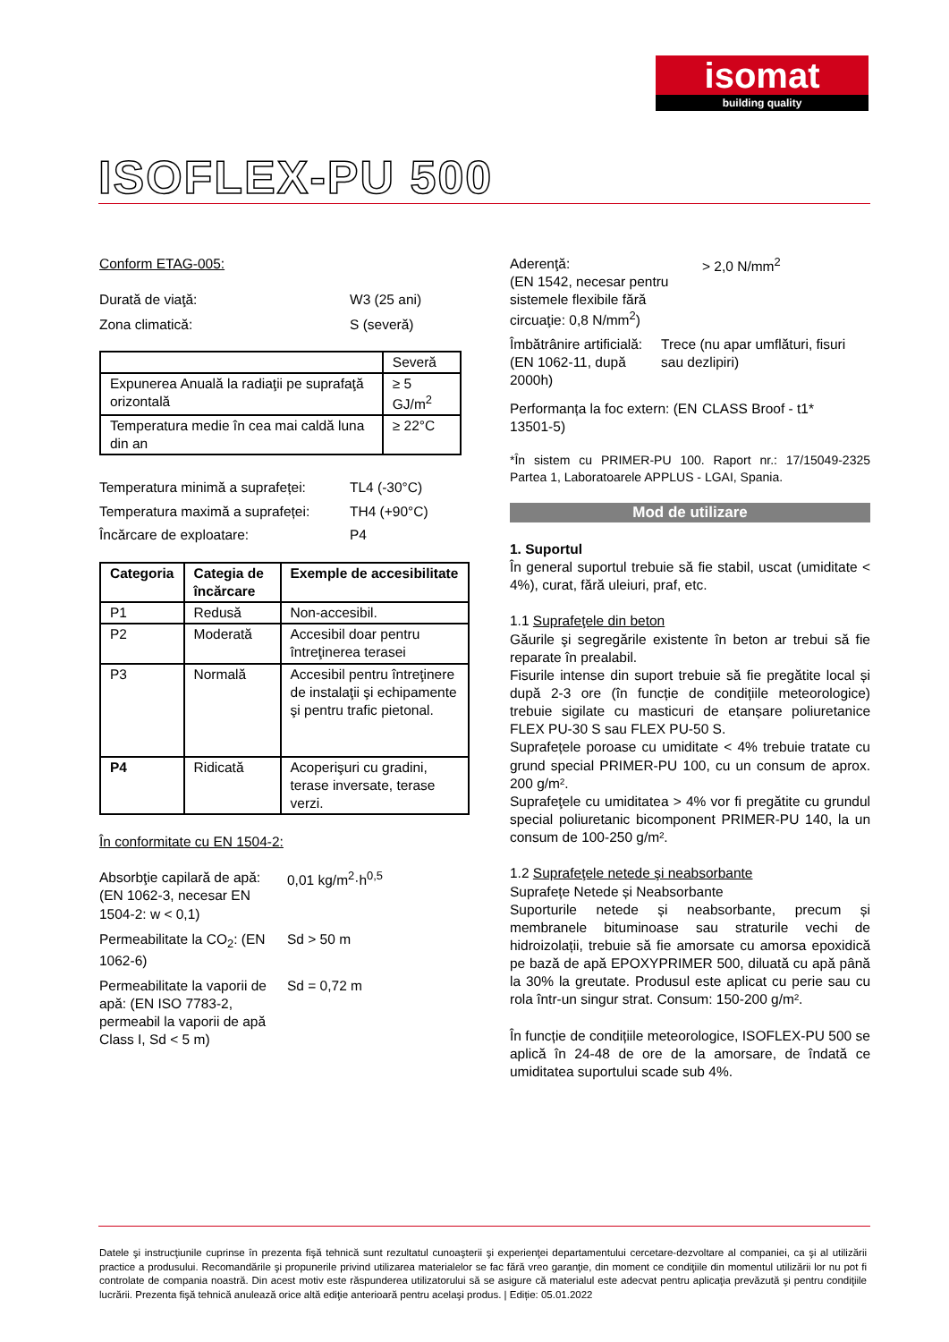isomat
building quality
ISOFLEX-PU 500
Conform ETAG-005:
Durată de viaţă: W3 (25 ani)
Zona climatică: S (severă)
| | Severă |
| Expunerea Anuală la radiaţii pe suprafaţă orizontală | ≥ 5 GJ/m<sup>2</sup> |
| Temperatura medie în cea mai caldă luna din an | ≥ 22°C |
Temperatura minimă a suprafeței:
TL4 (-30°C)
Temperatura maximă a suprafeței:
TH4 (+90°C)
Încărcare de exploatare: P4
| Categoria | Categia de încărcare | Exemple de accesibilitate |
| --- | --- | --- |
| P1 | Redusă | Non-accesibil. |
| P2 | Moderată | Accesibil doar pentru întreţinerea terasei |
| P3 | Normală | Accesibil pentru întreţinere de instalaţii şi echipamente şi pentru trafic pietonal. |
| P4 | Ridicată | Acoperişuri cu gradini, terase inversate, terase verzi. |
În conformitate cu EN 1504-2:
Absorbţie capilară de apă: (EN 1062-3, necesar EN 1504-2: w < 0,1)
0,01 kg/m<sup>2</sup>·h<sup>0,5</sup>
Permeabilitate la CO<sub>2</sub>: (EN 1062-6)
Sd > 50 m
Permeabilitate la vaporii de apă: (EN ISO 7783-2, permeabil la vaporii de apă Class I, Sd < 5 m)
Sd = 0,72 m
Aderenţă:
(EN 1542, necesar pentru sistemele flexibile fără circuaţie: 0,8 N/mm<sup>2</sup>)
> 2,0 N/mm<sup>2</sup>
Îmbătrânire artificială: (EN 1062-11, după 2000h)
Trece (nu apar umflături, fisuri sau dezlipiri)
Performanța la foc extern: (EN 13501-5)
CLASS Broof - t1*
*În sistem cu PRIMER-PU 100. Raport nr.: 17/15049-2325 Partea 1, Laboratoarele APPLUS - LGAI, Spania.
Mod de utilizare
1. Suportul
În general suportul trebuie să fie stabil, uscat (umiditate < 4%), curat, fără uleiuri, praf, etc.
1.1 Suprafeţele din beton
Găurile şi segregările existente în beton ar trebui să fie reparate în prealabil.
Fisurile intense din suport trebuie să fie pregătite local și după 2-3 ore (în funcție de condițiile meteorologice) trebuie sigilate cu masticuri de etanșare poliuretanice FLEX PU-30 S sau FLEX PU-50 S.
Suprafețele poroase cu umiditate < 4% trebuie tratate cu grund special PRIMER-PU 100, cu un consum de aprox. 200 g/m².
Suprafeţele cu umiditatea > 4% vor fi pregătite cu grundul special poliuretanic bicomponent PRIMER-PU 140, la un consum de 100-250 g/m².
1.2 Suprafeţele netede şi neabsorbante
Suprafețe Netede și Neabsorbante
Suporturile netede și neabsorbante, precum și membranele bituminoase sau straturile vechi de hidroizolații, trebuie să fie amorsate cu amorsa epoxidică pe bază de apă EPOXYPRIMER 500, diluată cu apă până la 30% la greutate. Produsul este aplicat cu perie sau cu rola într-un singur strat. Consum: 150-200 g/m².
În funcție de condițiile meteorologice, ISOFLEX-PU 500 se aplică în 24-48 de ore de la amorsare, de îndată ce umiditatea suportului scade sub 4%.
Datele şi instrucţiunile cuprinse în prezenta fişă tehnică sunt rezultatul cunoaşterii şi experienţei departamentului cercetare-dezvoltare al companiei, ca şi al utilizării practice a produsului. Recomandările şi propunerile privind utilizarea materialelor se fac fără vreo garanţie, din moment ce condiţiile din momentul utilizării lor nu pot fi controlate de compania noastră. Din acest motiv este răspunderea utilizatorului să se asigure că materialul este adecvat pentru aplicaţia prevăzută şi pentru condiţiile lucrării. Prezenta fişă tehnică anulează orice altă ediţie anterioară pentru acelaşi produs. | Ediție: 05.01.2022